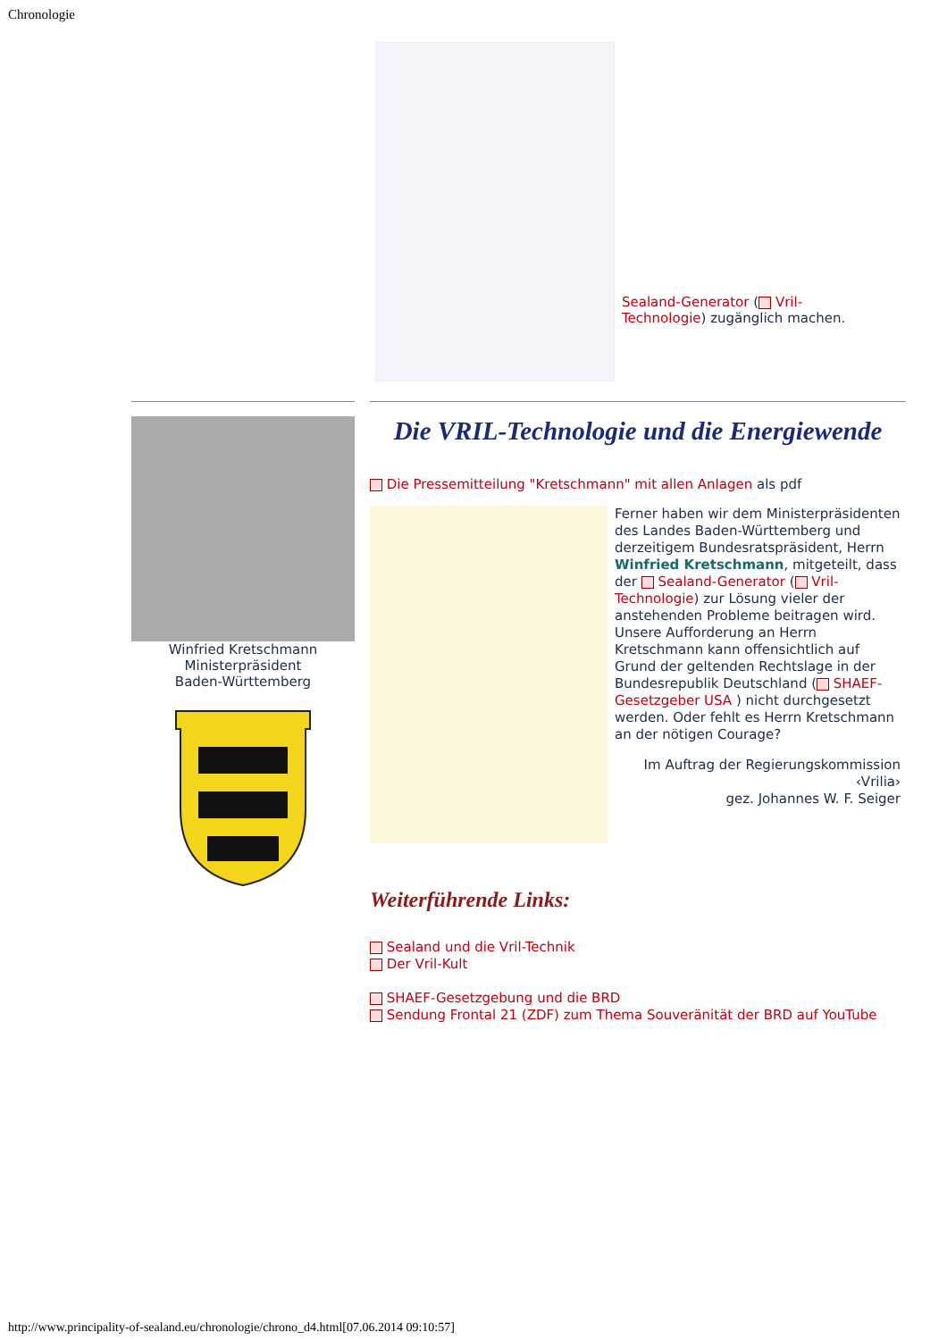Chronologie
Sealand-Generator ( Vril-Technologie) zugänglich machen.
Winfried Kretschmann
Ministerpräsident
Baden-Württemberg
Die VRIL-Technologie und die Energiewende
Die Pressemitteilung "Kretschmann" mit allen Anlagen als pdf
Ferner haben wir dem Ministerpräsidenten des Landes Baden-Württemberg und derzeitigem Bundesratspräsident, Herrn Winfried Kretschmann, mitgeteilt, dass der Sealand-Generator ( Vril-Technologie) zur Lösung vieler der anstehenden Probleme beitragen wird. Unsere Aufforderung an Herrn Kretschmann kann offensichtlich auf Grund der geltenden Rechtslage in der Bundesrepublik Deutschland ( SHAEF-Gesetzgeber USA ) nicht durchgesetzt werden. Oder fehlt es Herrn Kretschmann an der nötigen Courage?
Im Auftrag der Regierungskommission ‹Vrilia›
gez. Johannes W. F. Seiger
Weiterführende Links:
Sealand und die Vril-Technik
Der Vril-Kult
SHAEF-Gesetzgebung und die BRD
Sendung Frontal 21 (ZDF) zum Thema Souveränität der BRD auf YouTube
http://www.principality-of-sealand.eu/chronologie/chrono_d4.html[07.06.2014 09:10:57]